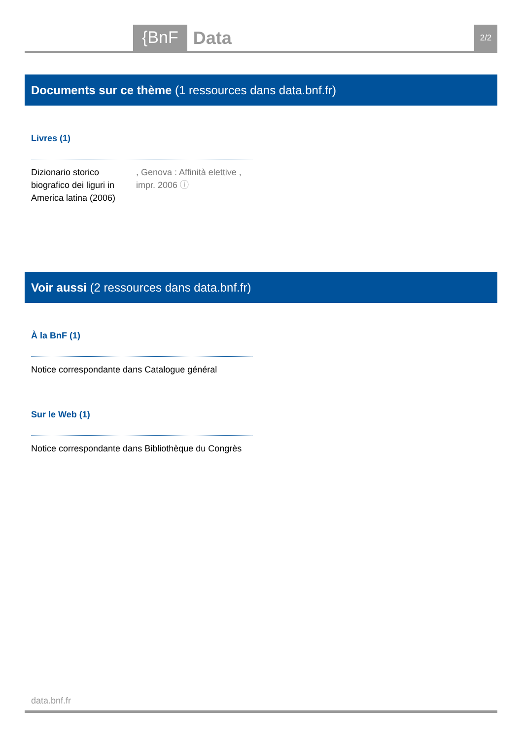{BnF Data 2/2
Documents sur ce thème (1 ressources dans data.bnf.fr)
Livres (1)
Dizionario storico biografico dei liguri in America latina (2006)
, Genova : Affinità elettive , impr. 2006 ⓘ
Voir aussi (2 ressources dans data.bnf.fr)
À la BnF (1)
Notice correspondante dans Catalogue général
Sur le Web (1)
Notice correspondante dans Bibliothèque du Congrès
data.bnf.fr